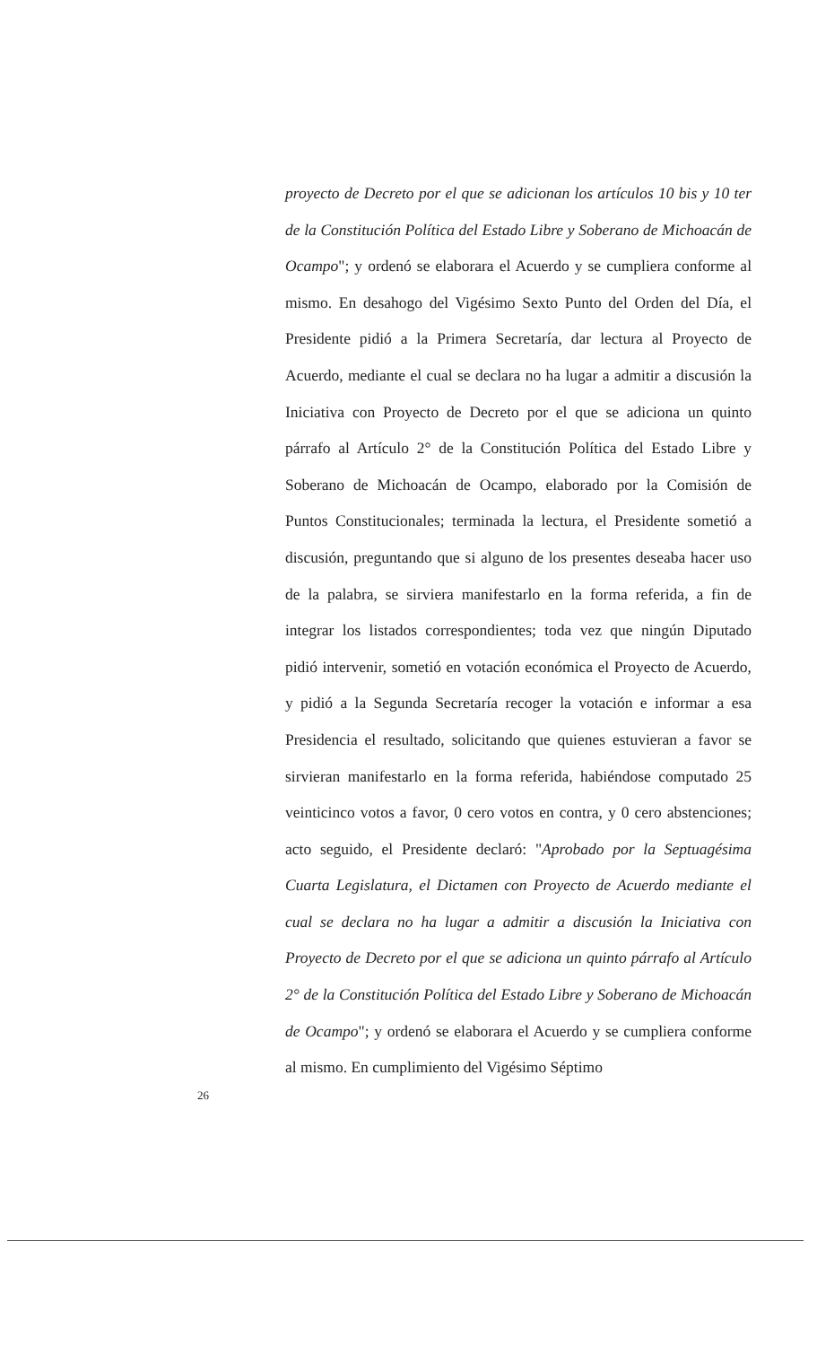proyecto de Decreto por el que se adicionan los artículos 10 bis y 10 ter de la Constitución Política del Estado Libre y Soberano de Michoacán de Ocampo"; y ordenó se elaborara el Acuerdo y se cumpliera conforme al mismo. En desahogo del Vigésimo Sexto Punto del Orden del Día, el Presidente pidió a la Primera Secretaría, dar lectura al Proyecto de Acuerdo, mediante el cual se declara no ha lugar a admitir a discusión la Iniciativa con Proyecto de Decreto por el que se adiciona un quinto párrafo al Artículo 2° de la Constitución Política del Estado Libre y Soberano de Michoacán de Ocampo, elaborado por la Comisión de Puntos Constitucionales; terminada la lectura, el Presidente sometió a discusión, preguntando que si alguno de los presentes deseaba hacer uso de la palabra, se sirviera manifestarlo en la forma referida, a fin de integrar los listados correspondientes; toda vez que ningún Diputado pidió intervenir, sometió en votación económica el Proyecto de Acuerdo, y pidió a la Segunda Secretaría recoger la votación e informar a esa Presidencia el resultado, solicitando que quienes estuvieran a favor se sirvieran manifestarlo en la forma referida, habiéndose computado 25 veinticinco votos a favor, 0 cero votos en contra, y 0 cero abstenciones; acto seguido, el Presidente declaró: "Aprobado por la Septuagésima Cuarta Legislatura, el Dictamen con Proyecto de Acuerdo mediante el cual se declara no ha lugar a admitir a discusión la Iniciativa con Proyecto de Decreto por el que se adiciona un quinto párrafo al Artículo 2° de la Constitución Política del Estado Libre y Soberano de Michoacán de Ocampo"; y ordenó se elaborara el Acuerdo y se cumpliera conforme al mismo. En cumplimiento del Vigésimo Séptimo
26